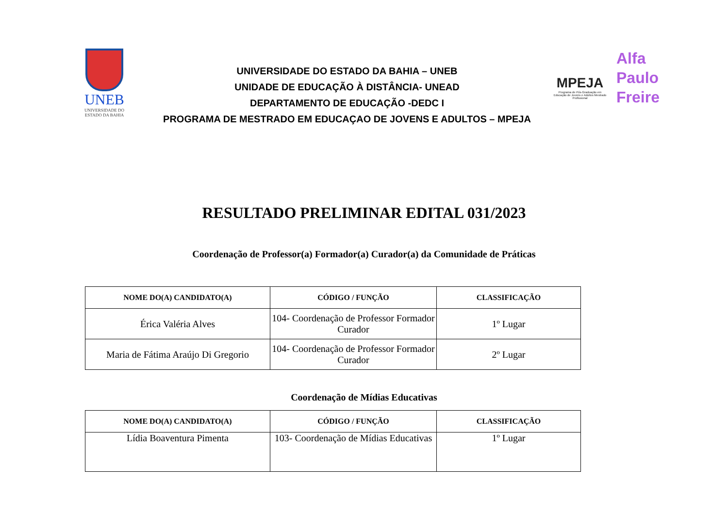UNEB
UNIVERSIDADE DO
ESTADO DA BAHIA
UNIVERSIDADE DO ESTADO DA BAHIA – UNEB
UNIDADE DE EDUCAÇÃO À DISTÂNCIA- UNEAD
DEPARTAMENTO DE EDUCAÇÃO -DEDC I
PROGRAMA DE MESTRADO EM EDUCAÇAO DE JOVENS E ADULTOS – MPEJA
MPEJA
Programa de Pós-Graduação em Educação de Jovens e Adultos Mestrado Profissional
Alfa
Paulo
Freire
RESULTADO PRELIMINAR EDITAL 031/2023
Coordenação de Professor(a) Formador(a) Curador(a) da Comunidade de Práticas
| NOME DO(A) CANDIDATO(A) | CÓDIGO / FUNÇÃO | CLASSIFICAÇÃO |
| --- | --- | --- |
| Érica Valéria Alves | 104- Coordenação de Professor Formador Curador | 1º Lugar |
| Maria de Fátima Araújo Di Gregorio | 104- Coordenação de Professor Formador Curador | 2º Lugar |
Coordenação de Mídias Educativas
| NOME DO(A) CANDIDATO(A) | CÓDIGO / FUNÇÃO | CLASSIFICAÇÃO |
| --- | --- | --- |
| Lídia Boaventura Pimenta | 103- Coordenação de Mídias Educativas | 1º Lugar |